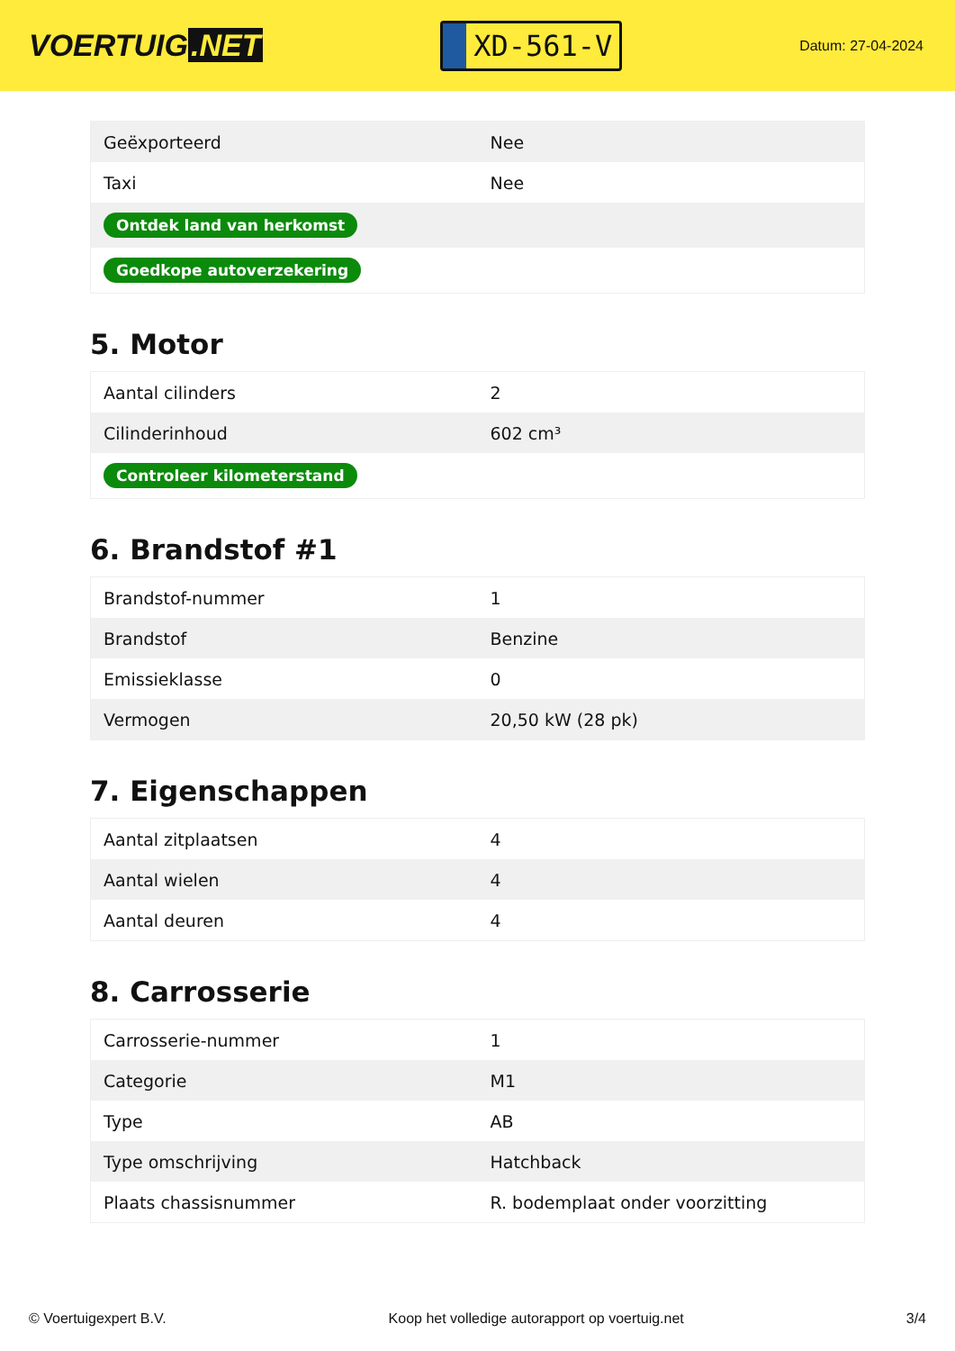VOERTUIG.NET
XD-561-V
Datum: 27-04-2024
| Geëxporteerd | Nee |
| Taxi | Nee |
| Ontdek land van herkomst | |
| Goedkope autoverzekering | |
5. Motor
| Aantal cilinders | 2 |
| Cilinderinhoud | 602 cm³ |
| Controleer kilometerstand | |
6. Brandstof #1
| Brandstof-nummer | 1 |
| Brandstof | Benzine |
| Emissieklasse | 0 |
| Vermogen | 20,50 kW (28 pk) |
7. Eigenschappen
| Aantal zitplaatsen | 4 |
| Aantal wielen | 4 |
| Aantal deuren | 4 |
8. Carrosserie
| Carrosserie-nummer | 1 |
| Categorie | M1 |
| Type | AB |
| Type omschrijving | Hatchback |
| Plaats chassisnummer | R. bodemplaat onder voorzitting |
© Voertuigexpert B.V. Koop het volledige autorapport op voertuig.net 3/4